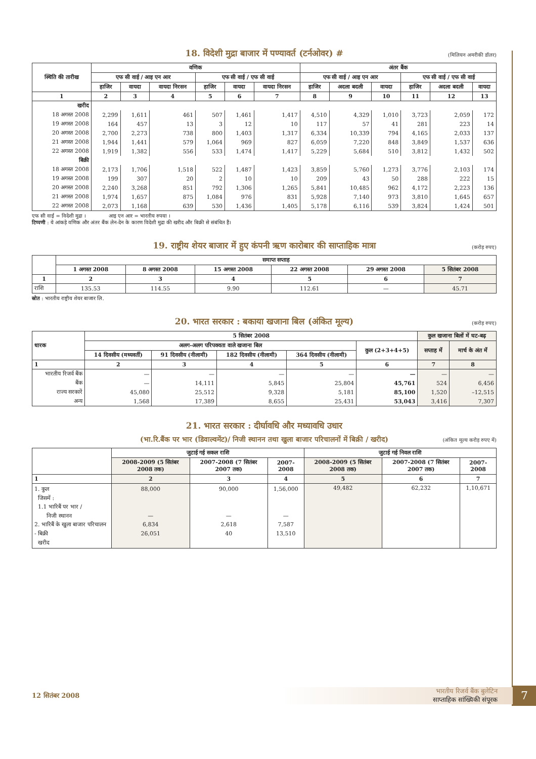18. विदेशी मुद्रा बाजार में पण्यावर्त (टर्नओवर) #
(मिलियन अमरीकी डॉलर)
| स्थिति की तारीख | वणिक | | | | | | अंतर बैंक | | | | | |
| --- | --- | --- | --- | --- | --- | --- | --- | --- | --- | --- | --- | --- |
| | एफ सी वाई / आइ एन आर | | | एफ सी वाई / एफ सी वाई | | | एफ सी वाई / आइ एन आर | | | एफ सी वाई / एफ सी वाई | | |
| | हाजिर | वायदा | वायदा निरसन | हाजिर | वायदा | वायदा निरसन | हाजिर | अदला बदली | वायदा | हाजिर | अदला बदली | वायदा |
| 1 | 2 | 3 | 4 | 5 | 6 | 7 | 8 | 9 | 10 | 11 | 12 | 13 |
| खरीद | | | | | | | | | | | | |
| 18 अगस्त 2008 | 2,299 | 1,611 | 461 | 507 | 1,461 | 1,417 | 4,510 | 4,329 | 1,010 | 3,723 | 2,059 | 172 |
| 19 अगस्त 2008 | 164 | 457 | 13 | 3 | 12 | 10 | 117 | 57 | 41 | 281 | 223 | 14 |
| 20 अगस्त 2008 | 2,700 | 2,273 | 738 | 800 | 1,403 | 1,317 | 6,334 | 10,339 | 794 | 4,165 | 2,033 | 137 |
| 21 अगस्त 2008 | 1,944 | 1,441 | 579 | 1,064 | 969 | 827 | 6,059 | 7,220 | 848 | 3,849 | 1,537 | 636 |
| 22 अगस्त 2008 | 1,919 | 1,382 | 556 | 533 | 1,474 | 1,417 | 5,229 | 5,684 | 510 | 3,812 | 1,432 | 502 |
| बिक्री | | | | | | | | | | | | |
| 18 अगस्त 2008 | 2,173 | 1,706 | 1,518 | 522 | 1,487 | 1,423 | 3,859 | 5,760 | 1,273 | 3,776 | 2,103 | 174 |
| 19 अगस्त 2008 | 199 | 307 | 20 | 2 | 10 | 10 | 209 | 43 | 50 | 288 | 222 | 15 |
| 20 अगस्त 2008 | 2,240 | 3,268 | 851 | 792 | 1,306 | 1,265 | 5,841 | 10,485 | 962 | 4,172 | 2,223 | 136 |
| 21 अगस्त 2008 | 1,974 | 1,657 | 875 | 1,084 | 976 | 831 | 5,928 | 7,140 | 973 | 3,810 | 1,645 | 657 |
| 22 अगस्त 2008 | 2,073 | 1,168 | 639 | 530 | 1,436 | 1,405 | 5,178 | 6,116 | 539 | 3,824 | 1,424 | 501 |
एफ सी वाई = विदेशी मुद्रा । आइ एन आर = भारतीय रुपया ।
टिप्पणी : ये आंकड़े वणिक और अंतर बैंक लेन-देन के कारण विदेशी मुद्रा की खरीद और बिक्री से संबंधित हैं।
19. राष्ट्रीय शेयर बाजार में हुए कंपनी ऋण कारोबार की साप्ताहिक मात्रा
(करोड़ रुपए)
| | समाप्त सप्ताह | | | | | |
| --- | --- | --- | --- | --- | --- | --- |
| | 1 अगस्त 2008 | 8 अगस्त 2008 | 15 अगस्त 2008 | 22 अगस्त 2008 | 29 अगस्त 2008 | 5 सितंबर 2008 |
| 1 | 2 | 3 | 4 | 5 | 6 | 7 |
| राशि | 135.53 | 114.55 | 9.90 | 112.61 | — | 45.71 |
स्रोत : भारतीय राष्ट्रीय शेयर बाजार लि.
20. भारत सरकार : बकाया खजाना बिल (अंकित मूल्य)
(करोड़ रुपए)
| धारक | 5 सितंबर 2008 | | | | | कुल खजाना बिलों में घट-बढ़ | |
| --- | --- | --- | --- | --- | --- | --- | --- |
| | अलग-अलग परिपक्वता वाले खजाना बिल | | | | कुल (2+3+4+5) | सप्ताह में | मार्च के अंत में |
| | 14 दिवसीय (मध्यवर्ती) | 91 दिवसीय (नीलामी) | 182 दिवसीय (नीलामी) | 364 दिवसीय (नीलामी) | | | |
| 1 | 2 | 3 | 4 | 5 | 6 | 7 | 8 |
| भारतीय रिजर्व बैंक | — | — | — | — | — | — | — |
| बैंक | — | 14,111 | 5,845 | 25,804 | 45,761 | 524 | 6,456 |
| राज्य सरकारें | 45,080 | 25,512 | 9,328 | 5,181 | 85,100 | 1,520 | –12,515 |
| अन्य | 1,568 | 17,389 | 8,655 | 25,431 | 53,043 | 3,416 | 7,307 |
21. भारत सरकार : दीर्घावधि और मध्यावधि उधार
(भा.रि.बैंक पर भार (डिवाल्वमेंट)/ निजी स्थानन तथा खुला बाजार परिचालनों में बिक्री / खरीद)
(अंकित मूल्य करोड़ रुपए में)
| | जुटाई गई सकल राशि | | | जुटाई गई निवल राशि | | |
| --- | --- | --- | --- | --- | --- | --- |
| | 2008-2009 (5 सितंबर 2008 तक) | 2007-2008 (7 सितंबर 2007 तक) | 2007-2008 | 2008-2009 (5 सितंबर 2008 तक) | 2007-2008 (7 सितंबर 2007 तक) | 2007-2008 |
| 1 | 2 | 3 | 4 | 5 | 6 | 7 |
| 1. कुल जिसमें : 1.1 भारिबैं पर भार / निजी स्थानन 2. भारिबैं के खुला बाजार परिचालन - बिक्री खरीद | 88,000 — 6,834 26,051 | 90,000 — 2,618 40 | 1,56,000 — 7,587 13,510 | 49,482 | 62,232 | 1,10,671 |
12 सितंबर 2008
भारतीय रिजर्व बैंक बुलेटिन
साप्ताहिक सांख्यिकी संपूरक
7